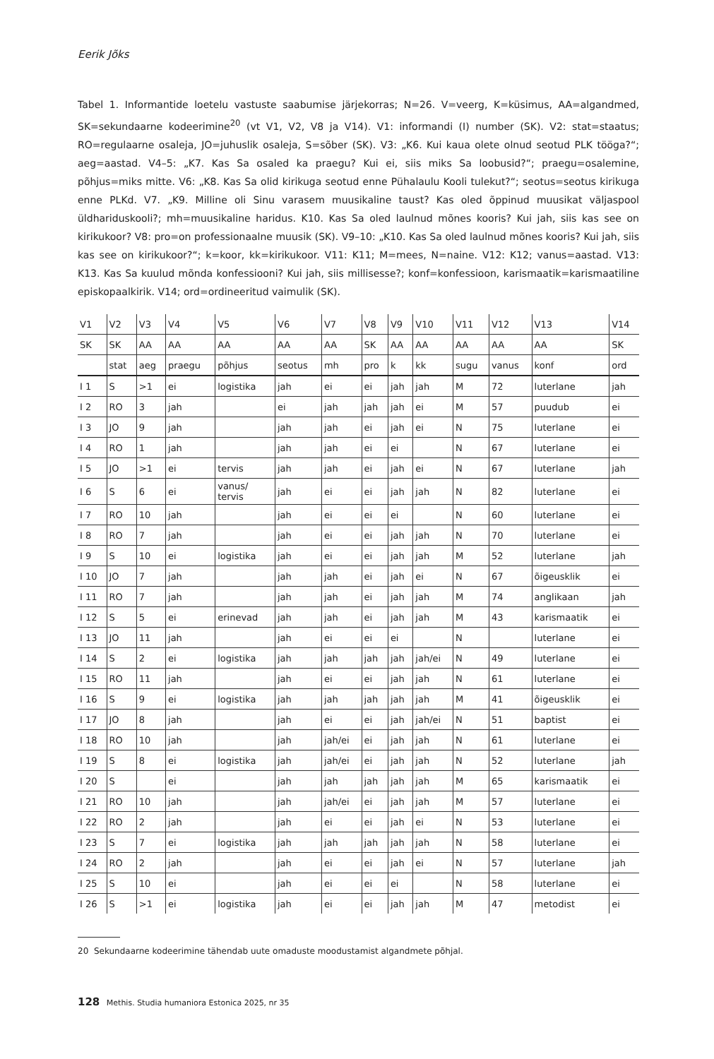Eerik Jõks
Tabel 1. Informantide loetelu vastuste saabumise järjekorras; N=26. V=veerg, K=küsimus, AA=algandmed, SK=sekundaarne kodeerimine<sup>20</sup> (vt V1, V2, V8 ja V14). V1: informandi (I) number (SK). V2: stat=staatus; RO=regulaarne osaleja, JO=juhuslik osaleja, S=sõber (SK). V3: „K6. Kui kaua olete olnud seotud PLK tööga?“; aeg=aastad. V4–5: „K7. Kas Sa osaled ka praegu? Kui ei, siis miks Sa loobusid?“; praegu=osalemine, põhjus=miks mitte. V6: „K8. Kas Sa olid kirikuga seotud enne Pühalaulu Kooli tulekut?“; seotus=seotus kirikuga enne PLKd. V7. „K9. Milline oli Sinu varasem muusikaline taust? Kas oled õppinud muusikat väljaspool üldhariduskooli?; mh=muusikaline haridus. K10. Kas Sa oled laulnud mõnes kooris? Kui jah, siis kas see on kirikukoor? V8: pro=on professionaalne muusik (SK). V9–10: „K10. Kas Sa oled laulnud mõnes kooris? Kui jah, siis kas see on kirikukoor?“; k=koor, kk=kirikukoor. V11: K11; M=mees, N=naine. V12: K12; vanus=aastad. V13: K13. Kas Sa kuulud mõnda konfessiooni? Kui jah, siis millisesse?; konf=konfessioon, karismaatik=karismaatiline episkopaalkirik. V14; ord=ordineeritud vaimulik (SK).
| V1 | V2 | V3 | V4 | V5 | V6 | V7 | V8 | V9 | V10 | V11 | V12 | V13 | V14 |
| SK | SK | AA | AA | AA | AA | AA | SK | AA | AA | AA | AA | AA | SK |
| | stat | aeg | praegu | põhjus | seotus | mh | pro | k | kk | sugu | vanus | konf | ord |
| I 1 | S | >1 | ei | logistika | jah | ei | ei | jah | jah | M | 72 | luterlane | jah |
| I 2 | RO | 3 | jah | | ei | jah | jah | jah | ei | M | 57 | puudub | ei |
| I 3 | JO | 9 | jah | | jah | jah | ei | jah | ei | N | 75 | luterlane | ei |
| I 4 | RO | 1 | jah | | jah | jah | ei | ei | | N | 67 | luterlane | ei |
| I 5 | JO | >1 | ei | tervis | jah | jah | ei | jah | ei | N | 67 | luterlane | jah |
| I 6 | S | 6 | ei | vanus/ tervis | jah | ei | ei | jah | jah | N | 82 | luterlane | ei |
| I 7 | RO | 10 | jah | | jah | ei | ei | ei | | N | 60 | luterlane | ei |
| I 8 | RO | 7 | jah | | jah | ei | ei | jah | jah | N | 70 | luterlane | ei |
| I 9 | S | 10 | ei | logistika | jah | ei | ei | jah | jah | M | 52 | luterlane | jah |
| I 10 | JO | 7 | jah | | jah | jah | ei | jah | ei | N | 67 | õigeusklik | ei |
| I 11 | RO | 7 | jah | | jah | jah | ei | jah | jah | M | 74 | anglikaan | jah |
| I 12 | S | 5 | ei | erinevad | jah | jah | ei | jah | jah | M | 43 | karismaatik | ei |
| I 13 | JO | 11 | jah | | jah | ei | ei | ei | | N | | luterlane | ei |
| I 14 | S | 2 | ei | logistika | jah | jah | jah | jah | jah/ei | N | 49 | luterlane | ei |
| I 15 | RO | 11 | jah | | jah | ei | ei | jah | jah | N | 61 | luterlane | ei |
| I 16 | S | 9 | ei | logistika | jah | jah | jah | jah | jah | M | 41 | õigeusklik | ei |
| I 17 | JO | 8 | jah | | jah | ei | ei | jah | jah/ei | N | 51 | baptist | ei |
| I 18 | RO | 10 | jah | | jah | jah/ei | ei | jah | jah | N | 61 | luterlane | ei |
| I 19 | S | 8 | ei | logistika | jah | jah/ei | ei | jah | jah | N | 52 | luterlane | jah |
| I 20 | S | | ei | | jah | jah | jah | jah | jah | M | 65 | karismaatik | ei |
| I 21 | RO | 10 | jah | | jah | jah/ei | ei | jah | jah | M | 57 | luterlane | ei |
| I 22 | RO | 2 | jah | | jah | ei | ei | jah | ei | N | 53 | luterlane | ei |
| I 23 | S | 7 | ei | logistika | jah | jah | jah | jah | jah | N | 58 | luterlane | ei |
| I 24 | RO | 2 | jah | | jah | ei | ei | jah | ei | N | 57 | luterlane | jah |
| I 25 | S | 10 | ei | | jah | ei | ei | ei | | N | 58 | luterlane | ei |
| I 26 | S | >1 | ei | logistika | jah | ei | ei | jah | jah | M | 47 | metodist | ei |
20 Sekundaarne kodeerimine tähendab uute omaduste moodustamist algandmete põhjal.
128 Methis. Studia humaniora Estonica 2025, nr 35